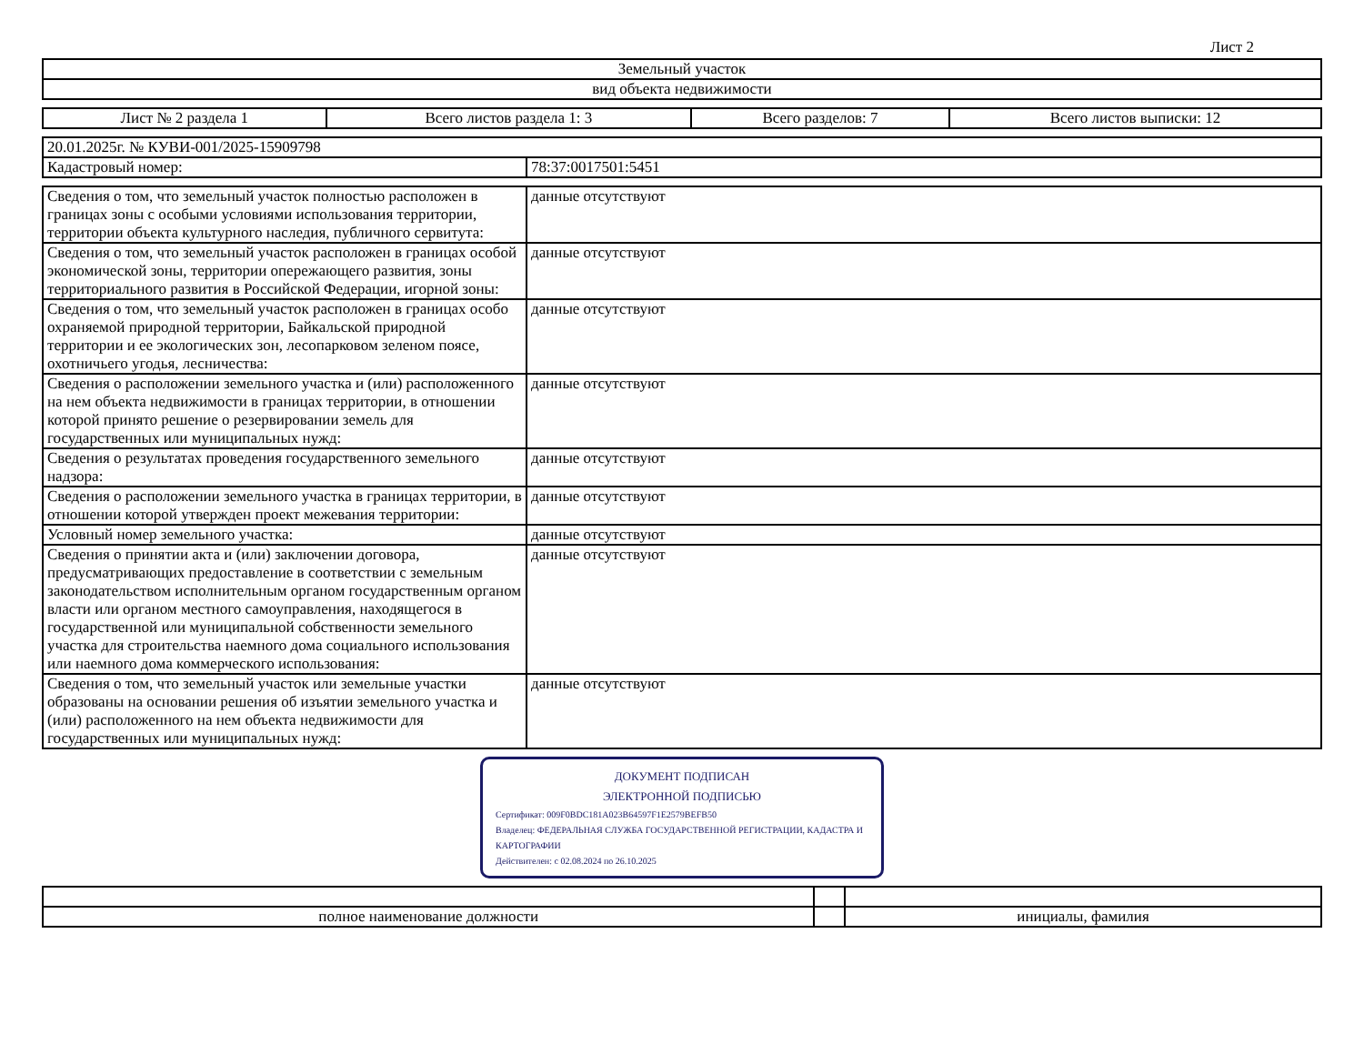Лист 2
| Земельный участок |
| вид объекта недвижимости |
| Лист № 2 раздела 1 | Всего листов раздела 1: 3 | Всего разделов: 7 | Всего листов выписки: 12 |
| 20.01.2025г. № КУВИ-001/2025-15909798 | |
| Кадастровый номер: | 78:37:0017501:5451 |
| Сведения о том, что земельный участок полностью расположен в границах зоны с особыми условиями использования территории, территории объекта культурного наследия, публичного сервитута: | данные отсутствуют |
| Сведения о том, что земельный участок расположен в границах особой экономической зоны, территории опережающего развития, зоны территориального развития в Российской Федерации, игорной зоны: | данные отсутствуют |
| Сведения о том, что земельный участок расположен в границах особо охраняемой природной территории, Байкальской природной территории и ее экологических зон, лесопарковом зеленом поясе, охотничьего угодья, лесничества: | данные отсутствуют |
| Сведения о расположении земельного участка и (или) расположенного на нем объекта недвижимости в границах территории, в отношении которой принято решение о резервировании земель для государственных или муниципальных нужд: | данные отсутствуют |
| Сведения о результатах проведения государственного земельного надзора: | данные отсутствуют |
| Сведения о расположении земельного участка в границах территории, в отношении которой утвержден проект межевания территории: | данные отсутствуют |
| Условный номер земельного участка: | данные отсутствуют |
| Сведения о принятии акта и (или) заключении договора, предусматривающих предоставление в соответствии с земельным законодательством исполнительным органом государственным органом власти или органом местного самоуправления, находящегося в государственной или муниципальной собственности земельного участка для строительства наемного дома социального использования или наемного дома коммерческого использования: | данные отсутствуют |
| Сведения о том, что земельный участок или земельные участки образованы на основании решения об изъятии земельного участка и (или) расположенного на нем объекта недвижимости для государственных или муниципальных нужд: | данные отсутствуют |
ДОКУМЕНТ ПОДПИСАН
ЭЛЕКТРОННОЙ ПОДПИСЬЮ
Сертификат: 009F0BDC181A023B64597F1E2579BEFB50
Владелец: ФЕДЕРАЛЬНАЯ СЛУЖБА ГОСУДАРСТВЕННОЙ РЕГИСТРАЦИИ, КАДАСТРА И КАРТОГРАФИИ
Действителен: с 02.08.2024 по 26.10.2025
| полное наименование должности | | инициалы, фамилия |